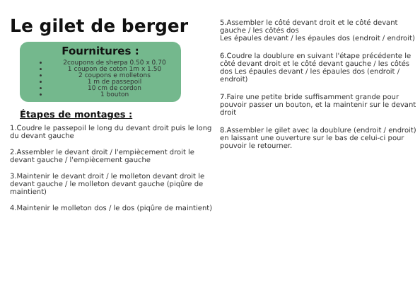Le gilet de berger
Fournitures :
2coupons de sherpa 0.50 x 0.70
1 coupon de coton 1m x 1.50
2 coupons e molletons
1 m de passepoil
10 cm de cordon
1 bouton
Étapes de montages :
1.Coudre le passepoil le long du devant droit puis le long du devant gauche
2.Assembler le devant droit / l'empiècement droit le devant gauche / l'empiècement gauche
3.Maintenir le devant droit / le molleton devant droit le devant gauche / le molleton devant gauche (piqûre de maintient)
4.Maintenir le molleton dos / le dos (piqûre de maintient)
5.Assembler le côté devant droit et le côté devant gauche / les côtés dos
Les épaules devant / les épaules dos (endroit / endroit)
6.Coudre la doublure en suivant l'étape précédente le côté devant droit et le côté devant gauche / les côtés dos Les épaules devant / les épaules dos (endroit / endroit)
7.Faire une petite bride suffisamment grande pour pouvoir passer un bouton, et la maintenir sur le devant droit
8.Assembler le gilet avec la doublure (endroit / endroit) en laissant une ouverture sur le bas de celui-ci pour pouvoir le retourner.